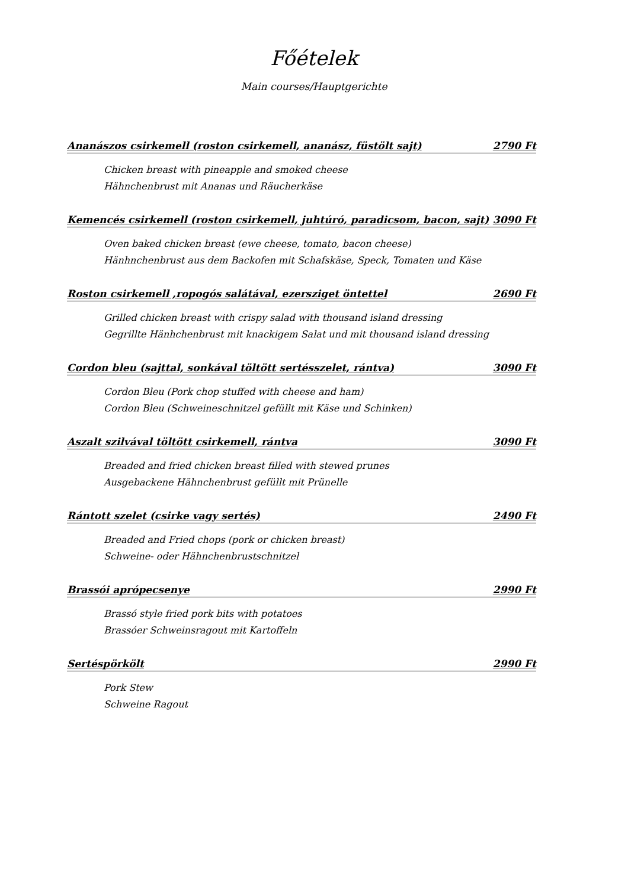Főételek
Main courses/Hauptgerichte
Ananászos csirkemell (roston csirkemell, ananász, füstölt sajt) 2790 Ft
Chicken breast with pineapple and smoked cheese
Hähnchenbrust mit Ananas und Räucherkäse
Kemencés csirkemell (roston csirkemell, juhtúró, paradicsom, bacon, sajt) 3090 Ft
Oven baked chicken breast (ewe cheese, tomato, bacon cheese)
Hänhnchenbrust aus dem Backofen mit Schafskäse, Speck, Tomaten und Käse
Roston csirkemell ,ropogós salátával, ezersziget öntettel 2690 Ft
Grilled chicken breast with crispy salad with thousand island dressing
Gegrillte Hänhchenbrust mit knackigem Salat und mit thousand island dressing
Cordon bleu (sajttal, sonkával töltött sertésszelet, rántva) 3090 Ft
Cordon Bleu (Pork chop stuffed with cheese and ham)
Cordon Bleu (Schweineschnitzel gefüllt mit Käse und Schinken)
Aszalt szilvával töltött csirkemell, rántva 3090 Ft
Breaded and fried chicken breast filled with stewed prunes
Ausgebackene Hähnchenbrust gefüllt mit Prünelle
Rántott szelet (csirke vagy sertés) 2490 Ft
Breaded and Fried chops (pork or chicken breast)
Schweine- oder Hähnchenbrustschnitzel
Brassói aprópecsenye 2990 Ft
Brassó style fried pork bits with potatoes
Brassóer Schweinsragout mit Kartoffeln
Sertéspörkölt 2990 Ft
Pork Stew
Schweine Ragout